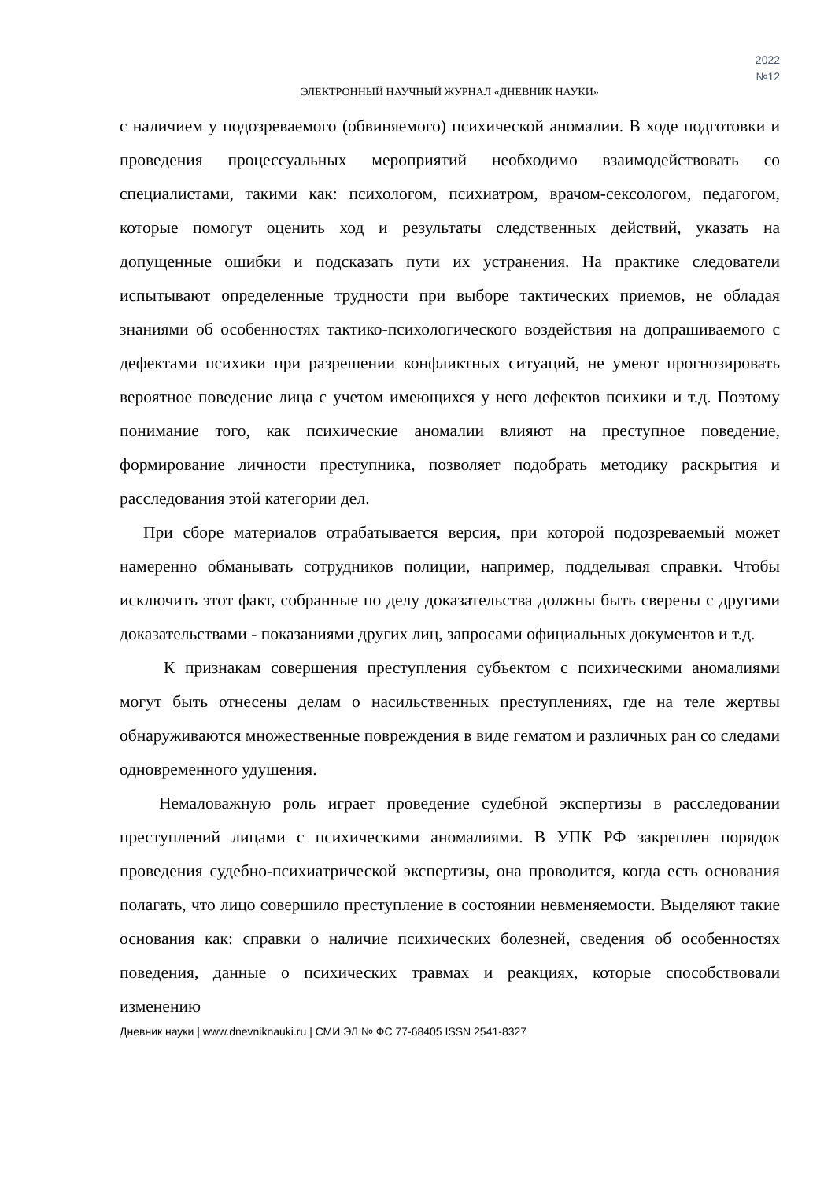2022
№12
ЭЛЕКТРОННЫЙ НАУЧНЫЙ ЖУРНАЛ «ДНЕВНИК НАУКИ»
с наличием у подозреваемого (обвиняемого) психической аномалии. В ходе подготовки и проведения процессуальных мероприятий необходимо взаимодействовать со специалистами, такими как: психологом, психиатром, врачом-сексологом, педагогом, которые помогут оценить ход и результаты следственных действий, указать на допущенные ошибки и подсказать пути их устранения. На практике следователи испытывают определенные трудности при выборе тактических приемов, не обладая знаниями об особенностях тактико-психологического воздействия на допрашиваемого с дефектами психики при разрешении конфликтных ситуаций, не умеют прогнозировать вероятное поведение лица с учетом имеющихся у него дефектов психики и т.д. Поэтому понимание того, как психические аномалии влияют на преступное поведение, формирование личности преступника, позволяет подобрать методику раскрытия и расследования этой категории дел.
При сборе материалов отрабатывается версия, при которой подозреваемый может намеренно обманывать сотрудников полиции, например, подделывая справки. Чтобы исключить этот факт, собранные по делу доказательства должны быть сверены с другими доказательствами - показаниями других лиц, запросами официальных документов и т.д.
К признакам совершения преступления субъектом с психическими аномалиями могут быть отнесены делам о насильственных преступлениях, где на теле жертвы обнаруживаются множественные повреждения в виде гематом и различных ран со следами одновременного удушения.
Немаловажную роль играет проведение судебной экспертизы в расследовании преступлений лицами с психическими аномалиями. В УПК РФ закреплен порядок проведения судебно-психиатрической экспертизы, она проводится, когда есть основания полагать, что лицо совершило преступление в состоянии невменяемости. Выделяют такие основания как: справки о наличие психических болезней, сведения об особенностях поведения, данные о психических травмах и реакциях, которые способствовали изменению
Дневник науки | www.dnevniknauki.ru | СМИ ЭЛ № ФС 77-68405 ISSN 2541-8327